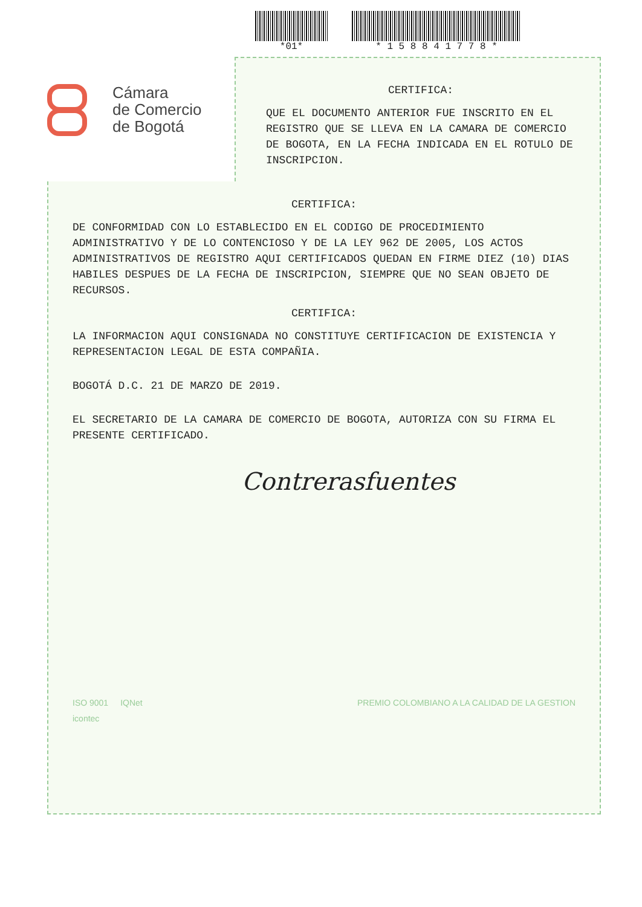*01* * 1 5 8 8 4 1 7 7 8 *
Cámara
de Comercio
de Bogotá
CERTIFICA:
QUE EL DOCUMENTO ANTERIOR FUE INSCRITO EN EL REGISTRO QUE SE LLEVA EN LA CAMARA DE COMERCIO DE BOGOTA, EN LA FECHA INDICADA EN EL ROTULO DE INSCRIPCION.
CERTIFICA:
DE CONFORMIDAD CON LO ESTABLECIDO EN EL CODIGO DE PROCEDIMIENTO ADMINISTRATIVO Y DE LO CONTENCIOSO Y DE LA LEY 962 DE 2005, LOS ACTOS ADMINISTRATIVOS DE REGISTRO AQUI CERTIFICADOS QUEDAN EN FIRME DIEZ (10) DIAS HABILES DESPUES DE LA FECHA DE INSCRIPCION, SIEMPRE QUE NO SEAN OBJETO DE RECURSOS.
CERTIFICA:
LA INFORMACION AQUI CONSIGNADA NO CONSTITUYE CERTIFICACION DE EXISTENCIA Y REPRESENTACION LEGAL DE ESTA COMPAÑIA.
BOGOTÁ D.C. 21 DE MARZO DE 2019.
EL SECRETARIO DE LA CAMARA DE COMERCIO DE BOGOTA, AUTORIZA CON SU FIRMA EL PRESENTE CERTIFICADO.
Contrerasfuentes
ISO 9001
icontec
IQNet PREMIO COLOMBIANO A LA CALIDAD DE LA GESTION